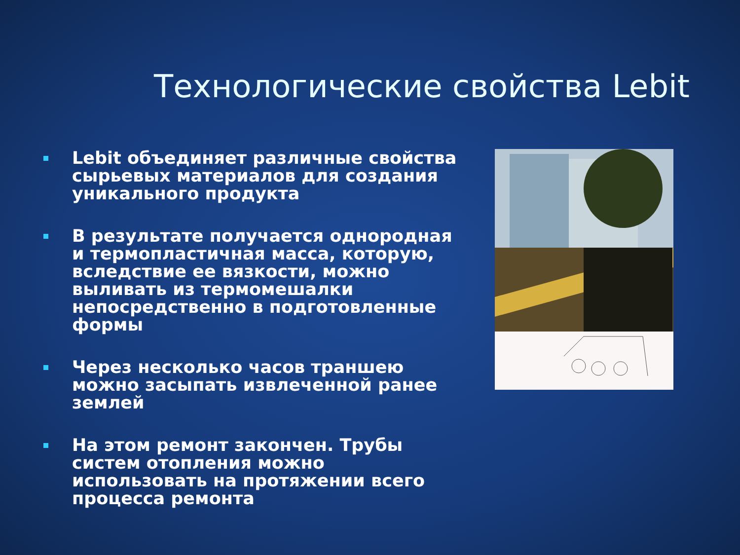Технологические свойства Lebit
Lebit объединяет различные свойства сырьевых материалов для создания уникального продукта
В результате получается однородная и термопластичная масса, которую, вследствие ее вязкости, можно выливать из термомешалки непосредственно в подготовленные формы
Через несколько часов траншею можно засыпать извлеченной ранее землей
На этом ремонт закончен. Трубы систем отопления можно использовать на протяжении всего процесса ремонта